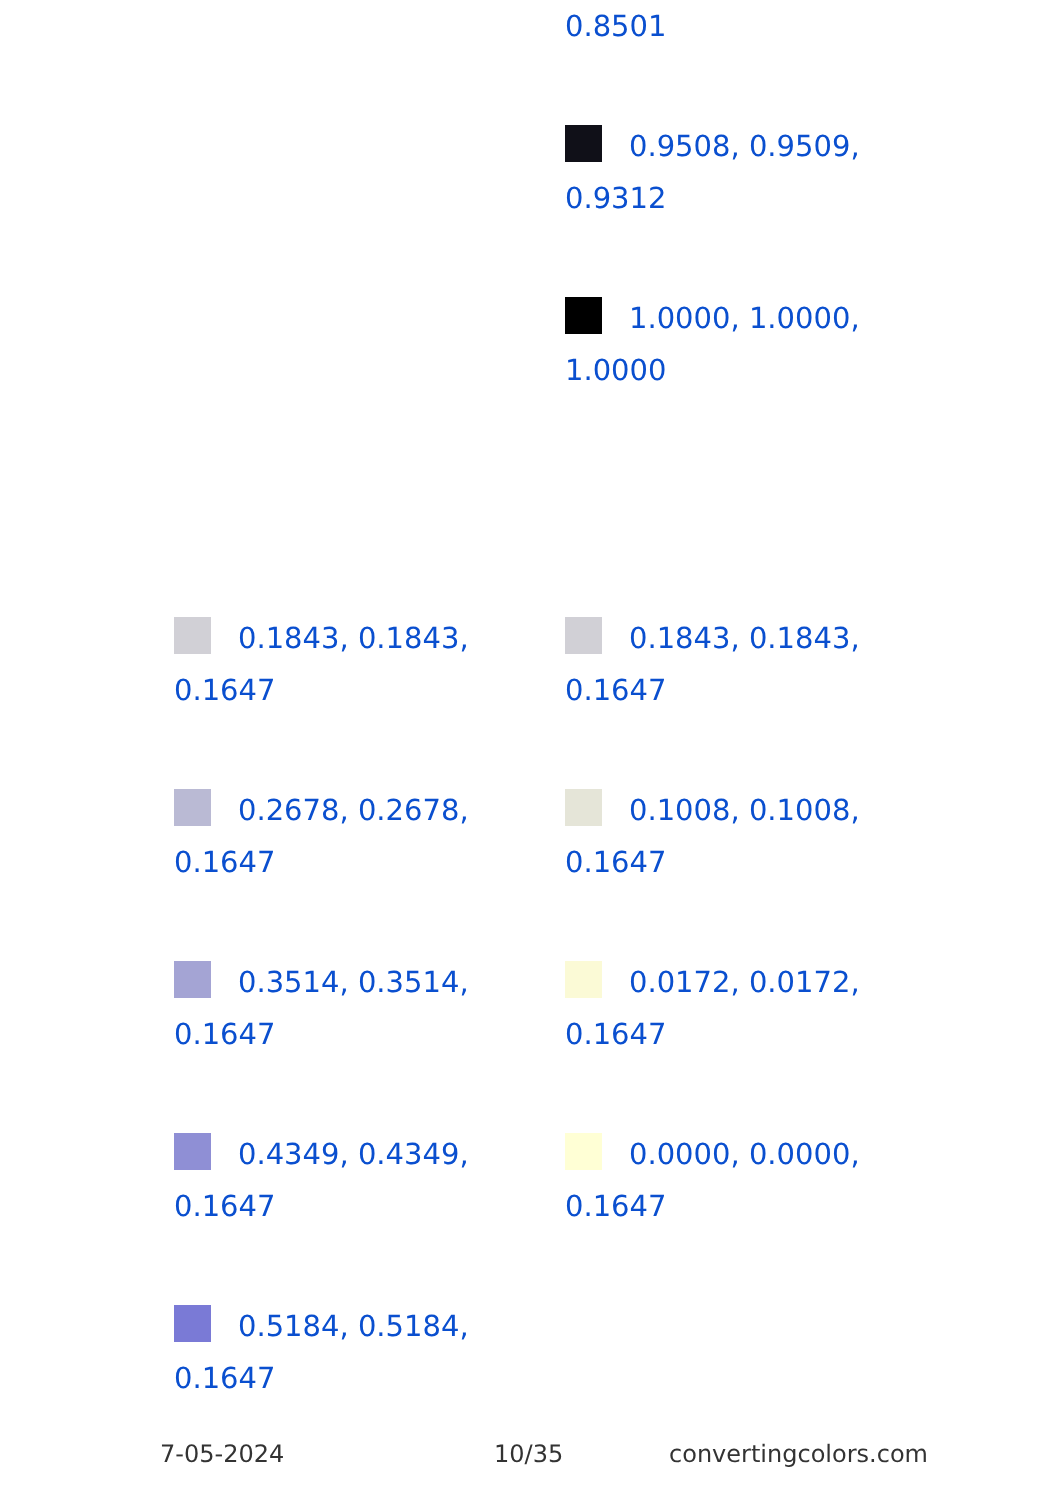0.8501
0.9508, 0.9509, 0.9312
1.0000, 1.0000, 1.0000
0.1843, 0.1843, 0.1647
0.1843, 0.1843, 0.1647
0.2678, 0.2678, 0.1647
0.1008, 0.1008, 0.1647
0.3514, 0.3514, 0.1647
0.0172, 0.0172, 0.1647
0.4349, 0.4349, 0.1647
0.0000, 0.0000, 0.1647
0.5184, 0.5184, 0.1647
7-05-2024 10/35 convertingcolors.com